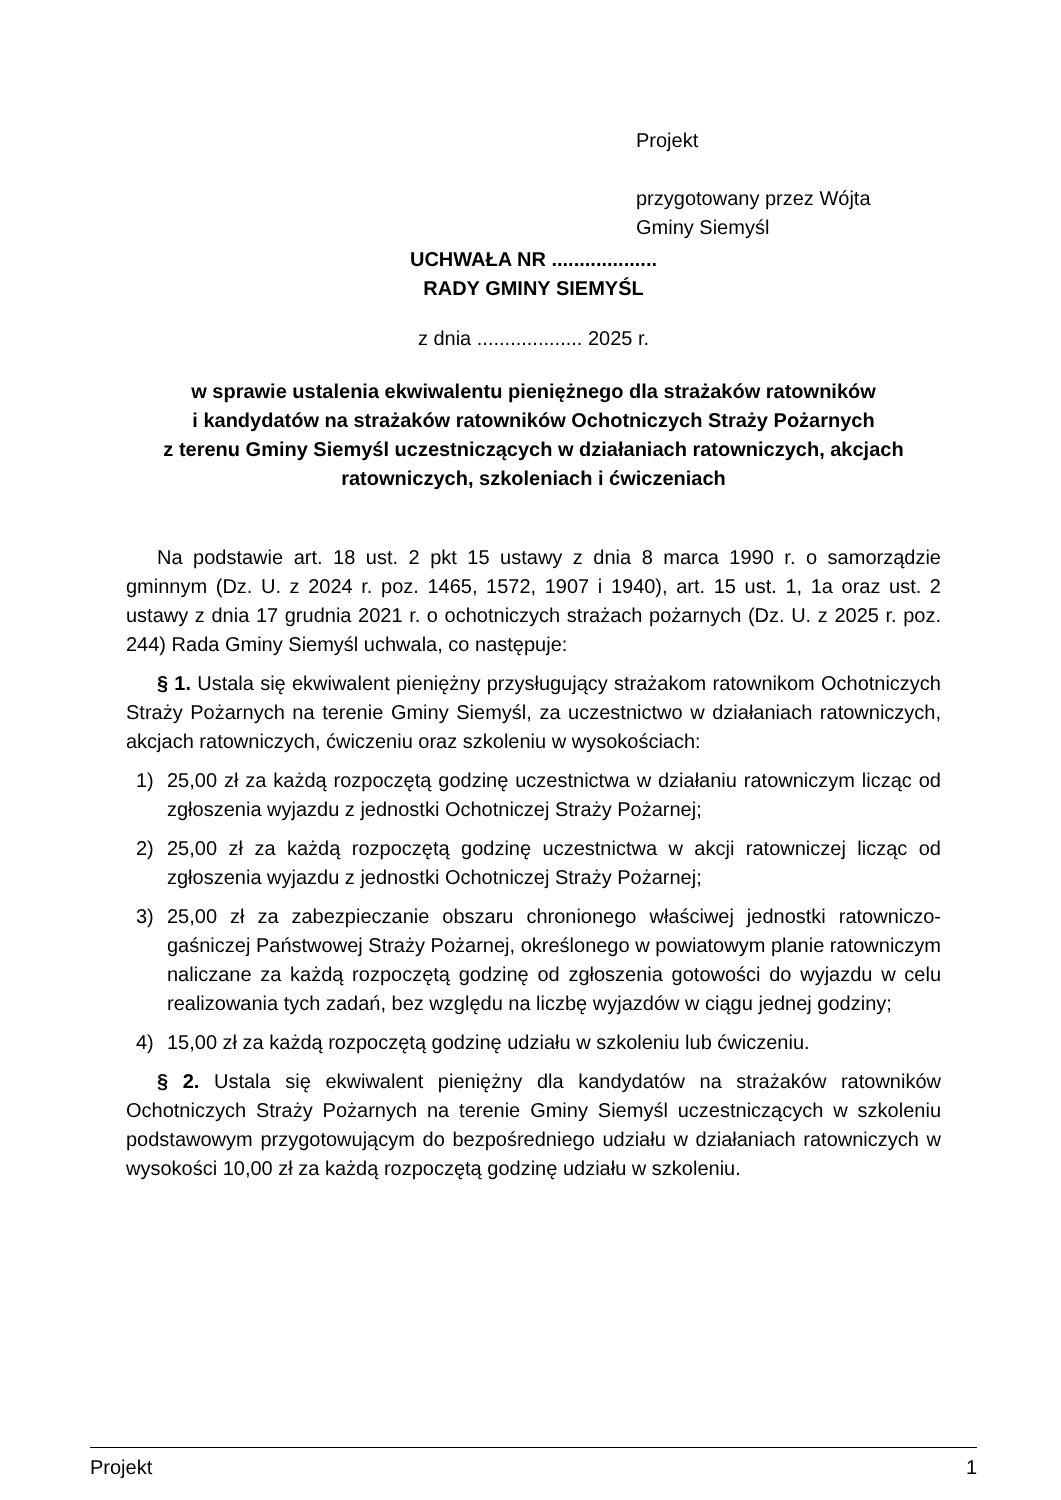Projekt
przygotowany przez Wójta
Gminy Siemyśl
UCHWAŁA NR ...................
RADY GMINY SIEMYŚL
z dnia ................... 2025 r.
w sprawie ustalenia ekwiwalentu pieniężnego dla strażaków ratowników
i kandydatów na strażaków ratowników Ochotniczych Straży Pożarnych
z terenu Gminy Siemyśl uczestniczących w działaniach ratowniczych, akcjach
ratowniczych, szkoleniach i ćwiczeniach
Na podstawie art. 18 ust. 2 pkt 15 ustawy z dnia 8 marca 1990 r. o samorządzie gminnym (Dz. U. z 2024 r. poz. 1465, 1572, 1907 i 1940), art. 15 ust. 1, 1a oraz ust. 2 ustawy z dnia 17 grudnia 2021 r. o ochotniczych strażach pożarnych (Dz. U. z 2025 r. poz. 244) Rada Gminy Siemyśl uchwala, co następuje:
§ 1. Ustala się ekwiwalent pieniężny przysługujący strażakom ratownikom Ochotniczych Straży Pożarnych na terenie Gminy Siemyśl, za uczestnictwo w działaniach ratowniczych, akcjach ratowniczych, ćwiczeniu oraz szkoleniu w wysokościach:
1) 25,00 zł za każdą rozpoczętą godzinę uczestnictwa w działaniu ratowniczym licząc od zgłoszenia wyjazdu z jednostki Ochotniczej Straży Pożarnej;
2) 25,00 zł za każdą rozpoczętą godzinę uczestnictwa w akcji ratowniczej licząc od zgłoszenia wyjazdu z jednostki Ochotniczej Straży Pożarnej;
3) 25,00 zł za zabezpieczanie obszaru chronionego właściwej jednostki ratowniczo-gaśniczej Państwowej Straży Pożarnej, określonego w powiatowym planie ratowniczym naliczane za każdą rozpoczętą godzinę od zgłoszenia gotowości do wyjazdu w celu realizowania tych zadań, bez względu na liczbę wyjazdów w ciągu jednej godziny;
4) 15,00 zł za każdą rozpoczętą godzinę udziału w szkoleniu lub ćwiczeniu.
§ 2. Ustala się ekwiwalent pieniężny dla kandydatów na strażaków ratowników Ochotniczych Straży Pożarnych na terenie Gminy Siemyśl uczestniczących w szkoleniu podstawowym przygotowującym do bezpośredniego udziału w działaniach ratowniczych w wysokości 10,00 zł za każdą rozpoczętą godzinę udziału w szkoleniu.
Projekt 1